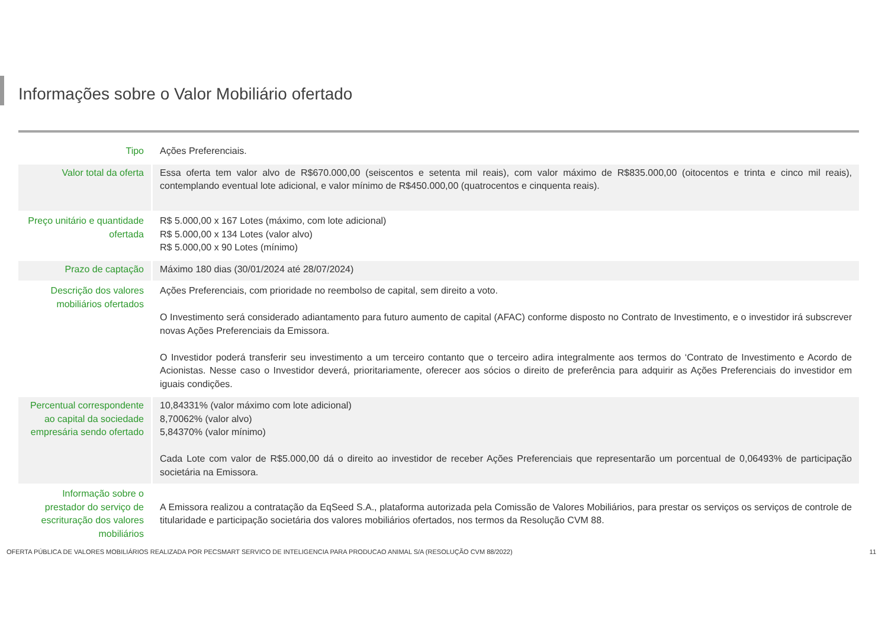Informações sobre o Valor Mobiliário ofertado
| Tipo | Ações Preferenciais. |
| Valor total da oferta | Essa oferta tem valor alvo de R$670.000,00 (seiscentos e setenta mil reais), com valor máximo de R$835.000,00 (oitocentos e trinta e cinco mil reais), contemplando eventual lote adicional, e valor mínimo de R$450.000,00 (quatrocentos e cinquenta reais). |
| Preço unitário e quantidade ofertada | R$ 5.000,00 x 167 Lotes (máximo, com lote adicional) R$ 5.000,00 x 134 Lotes (valor alvo) R$ 5.000,00 x 90 Lotes (mínimo) |
| Prazo de captação | Máximo 180 dias (30/01/2024 até 28/07/2024) |
| Descrição dos valores mobiliários ofertados | Ações Preferenciais, com prioridade no reembolso de capital, sem direito a voto. O Investimento será considerado adiantamento para futuro aumento de capital (AFAC) conforme disposto no Contrato de Investimento, e o investidor irá subscrever novas Ações Preferenciais da Emissora. O Investidor poderá transferir seu investimento a um terceiro contanto que o terceiro adira integralmente aos termos do ‘Contrato de Investimento e Acordo de Acionistas. Nesse caso o Investidor deverá, prioritariamente, oferecer aos sócios o direito de preferência para adquirir as Ações Preferenciais do investidor em iguais condições. |
| Percentual correspondente ao capital da sociedade empresária sendo ofertado | 10,84331% (valor máximo com lote adicional) 8,70062% (valor alvo) 5,84370% (valor mínimo) Cada Lote com valor de R$5.000,00 dá o direito ao investidor de receber Ações Preferenciais que representarão um porcentual de 0,06493% de participação societária na Emissora. |
| Informação sobre o prestador do serviço de escrituração dos valores mobiliários | A Emissora realizou a contratação da EqSeed S.A., plataforma autorizada pela Comissão de Valores Mobiliários, para prestar os serviços os serviços de controle de titularidade e participação societária dos valores mobiliários ofertados, nos termos da Resolução CVM 88. |
OFERTA PÚBLICA DE VALORES MOBILIÁRIOS REALIZADA POR PECSMART SERVICO DE INTELIGENCIA PARA PRODUCAO ANIMAL S/A (RESOLUÇÃO CVM 88/2022) 11